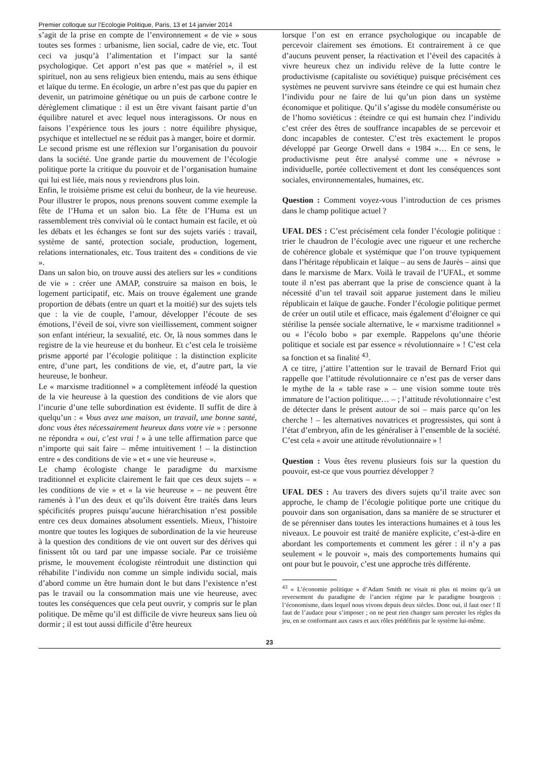Premier colloque sur l’Ecologie Politique, Paris, 13 et 14 janvier 2014
s’agit de la prise en compte de l’environnement « de vie » sous toutes ses formes : urbanisme, lien social, cadre de vie, etc. Tout ceci va jusqu’à l’alimentation et l’impact sur la santé psychologique. Cet apport n’est pas que « matériel », il est spirituel, non au sens religieux bien entendu, mais au sens éthique et laïque du terme. En écologie, un arbre n’est pas que du papier en devenir, un patrimoine génétique ou un puis de carbone contre le dérèglement climatique : il est un être vivant faisant partie d’un équilibre naturel et avec lequel nous interagissons. Or nous en faisons l’expérience tous les jours : notre équilibre physique, psychique et intellectuel ne se réduit pas à manger, boire et dormir.
Le second prisme est une réflexion sur l’organisation du pouvoir dans la société. Une grande partie du mouvement de l’écologie politique porte la critique du pouvoir et de l’organisation humaine qui lui est liée, mais nous y reviendrons plus loin.
Enfin, le troisième prisme est celui du bonheur, de la vie heureuse. Pour illustrer le propos, nous prenons souvent comme exemple la fête de l’Huma et un salon bio. La fête de l’Huma est un rassemblement très convivial où le contact humain est facile, et où les débats et les échanges se font sur des sujets variés : travail, système de santé, protection sociale, production, logement, relations internationales, etc. Tous traitent des « conditions de vie ».
Dans un salon bio, on trouve aussi des ateliers sur les « conditions de vie » : créer une AMAP, construire sa maison en bois, le logement participatif, etc. Mais on trouve également une grande proportion de débats (entre un quart et la moitié) sur des sujets tels que : la vie de couple, l’amour, développer l’écoute de ses émotions, l’éveil de soi, vivre son vieillissement, comment soigner son enfant intérieur, la sexualité, etc. Or, là nous sommes dans le registre de la vie heureuse et du bonheur. Et c’est cela le troisième prisme apporté par l’écologie politique : la distinction explicite entre, d’une part, les conditions de vie, et, d’autre part, la vie heureuse, le bonheur.
Le « marxisme traditionnel » a complètement inféodé la question de la vie heureuse à la question des conditions de vie alors que l’incurie d’une telle subordination est évidente. Il suffit de dire à quelqu’un : « Vous avez une maison, un travail, une bonne santé, donc vous êtes nécessairement heureux dans votre vie » : personne ne répondra « oui, c’est vrai ! » à une telle affirmation parce que n’importe qui sait faire – même intuitivement ! – la distinction entre « des conditions de vie » et « une vie heureuse ».
Le champ écologiste change le paradigme du marxisme traditionnel et explicite clairement le fait que ces deux sujets – « les conditions de vie » et « la vie heureuse » – ne peuvent être ramenés à l’un des deux et qu’ils doivent être traités dans leurs spécificités propres puisqu’aucune hiérarchisation n’est possible entre ces deux domaines absolument essentiels. Mieux, l’histoire montre que toutes les logiques de subordination de la vie heureuse à la question des conditions de vie ont ouvert sur des dérives qui finissent tôt ou tard par une impasse sociale. Par ce troisième prisme, le mouvement écologiste réintroduit une distinction qui réhabilite l’individu non comme un simple individu social, mais d’abord comme un être humain dont le but dans l’existence n’est pas le travail ou la consommation mais une vie heureuse, avec toutes les conséquences que cela peut ouvrir, y compris sur le plan politique. De même qu’il est difficile de vivre heureux sans lieu où dormir ; il est tout aussi difficile d’être heureux
lorsque l’on est en errance psychologique ou incapable de percevoir clairement ses émotions. Et contrairement à ce que d’aucuns peuvent penser, la réactivation et l’éveil des capacités à vivre heureux chez un individu relève de la lutte contre le productivisme (capitaliste ou soviétique) puisque précisément ces systèmes ne peuvent survivre sans éteindre ce qui est humain chez l’individu pour ne faire de lui qu’un pion dans un système économique et politique. Qu’il s’agisse du modèle consumériste ou de l’homo soviéticus : éteindre ce qui est humain chez l’individu c’est créer des êtres de souffrance incapables de se percevoir et donc incapables de contester. C’est très exactement le propos développé par George Orwell dans « 1984 »… En ce sens, le productivisme peut être analysé comme une « névrose » individuelle, portée collectivement et dont les conséquences sont sociales, environnementales, humaines, etc.
Question : Comment voyez-vous l’introduction de ces prismes dans le champ politique actuel ?
UFAL DES : C’est précisément cela fonder l’écologie politique : trier le chaudron de l’écologie avec une rigueur et une recherche de cohérence globale et systémique que l’on trouve typiquement dans l’héritage républicain et laïque – au sens de Jaurès – ainsi que dans le marxisme de Marx. Voilà le travail de l’UFAL, et somme toute il n’est pas aberrant que la prise de conscience quant à la nécessité d’un tel travail soit apparue justement dans le milieu républicain et laïque de gauche. Fonder l’écologie politique permet de créer un outil utile et efficace, mais également d’éloigner ce qui stérilise la pensée sociale alternative, le « marxisme traditionnel » ou « l’écolo bobo » par exemple. Rappelons qu’une théorie politique et sociale est par essence « révolutionnaire » ! C’est cela sa fonction et sa finalité <sup>43</sup>.
A ce titre, j’attire l’attention sur le travail de Bernard Friot qui rappelle que l’attitude révolutionnaire ce n’est pas de verser dans le mythe de la « table rase » – une vision somme toute très immature de l’action politique… – ; l’attitude révolutionnaire c’est de détecter dans le présent autour de soi – mais parce qu’on les cherche ! – les alternatives novatrices et progressistes, qui sont à l’état d’embryon, afin de les généraliser à l’ensemble de la société. C’est cela « avoir une attitude révolutionnaire » !
Question : Vous êtes revenu plusieurs fois sur la question du pouvoir, est-ce que vous pourriez développer ?
UFAL DES : Au travers des divers sujets qu’il traite avec son approche, le champ de l’écologie politique porte une critique du pouvoir dans son organisation, dans sa manière de se structurer et de se pérenniser dans toutes les interactions humaines et à tous les niveaux. Le pouvoir est traité de manière explicite, c’est-à-dire en abordant les comportements et comment les gérer : il n’y a pas seulement « le pouvoir », mais des comportements humains qui ont pour but le pouvoir, c’est une approche très différente.
<sup>43</sup> « L’économie politique » d’Adam Smith ne visait ni plus ni moins qu’à un reversement du paradigme de l’ancien régime par le paradigme bourgeois : l’économisme, dans lequel nous vivons depuis deux siècles. Donc oui, il faut oser ! Il faut de l’audace pour s’imposer ; on ne peut rien changer sans percuter les règles du jeu, en se conformant aux cases et aux rôles prédéfinis par le système lui-même.
23